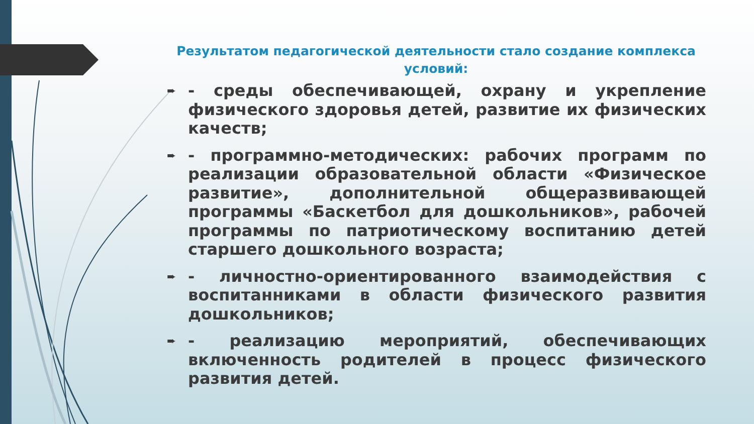Результатом педагогической деятельности стало создание комплекса условий:
➨ - среды обеспечивающей, охрану и укрепление физического здоровья детей, развитие их физических качеств;
➨ - программно-методических: рабочих программ по реализации образовательной области «Физическое развитие», дополнительной общеразвивающей программы «Баскетбол для дошкольников», рабочей программы по патриотическому воспитанию детей старшего дошкольного возраста;
➨ - личностно-ориентированного взаимодействия с воспитанниками в области физического развития дошкольников;
➨ - реализацию мероприятий, обеспечивающих включенность родителей в процесс физического развития детей.